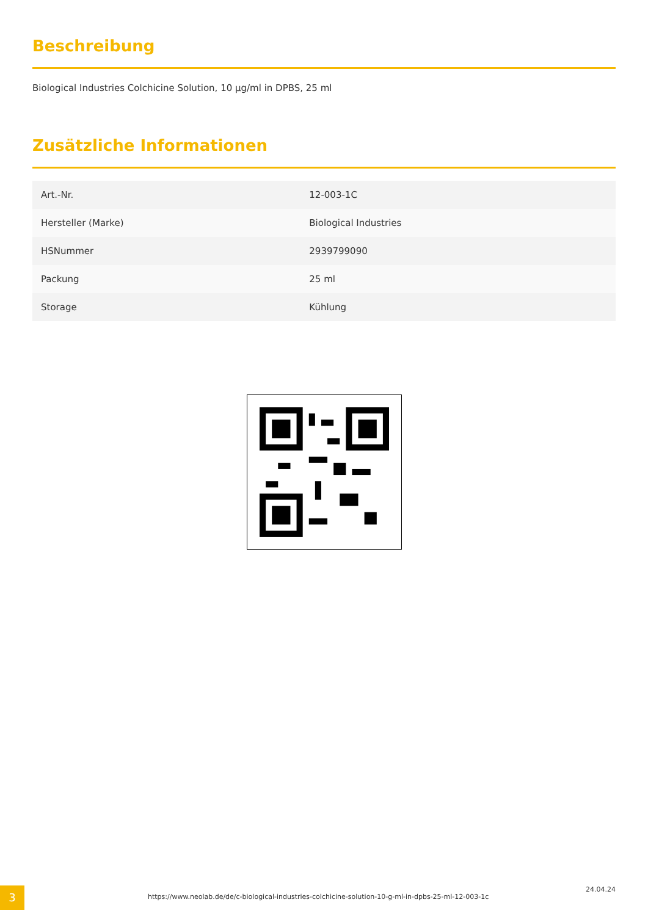Beschreibung
Biological Industries Colchicine Solution, 10 µg/ml in DPBS, 25 ml
Zusätzliche Informationen
| Art.-Nr. | 12-003-1C |
| Hersteller (Marke) | Biological Industries |
| HSNummer | 2939799090 |
| Packung | 25 ml |
| Storage | Kühlung |
3
https://www.neolab.de/de/c-biological-industries-colchicine-solution-10-g-ml-in-dpbs-25-ml-12-003-1c
24.04.24